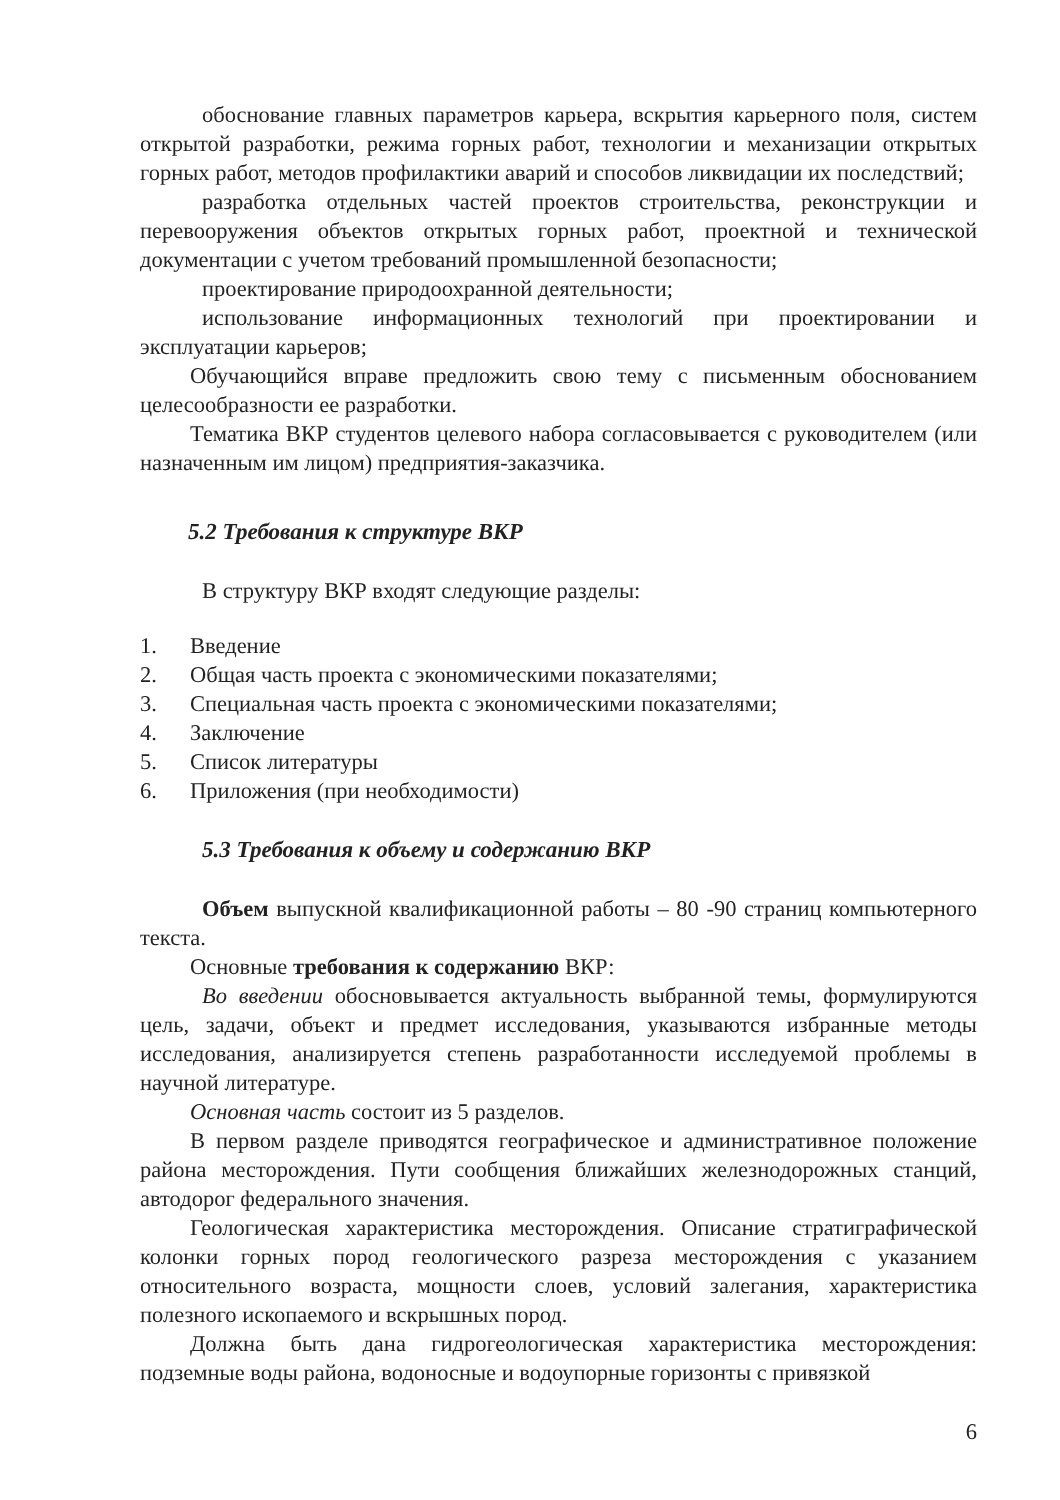обоснование главных параметров карьера, вскрытия карьерного поля, систем открытой разработки, режима горных работ, технологии и механизации открытых горных работ, методов профилактики аварий и способов ликвидации их последствий;
разработка отдельных частей проектов строительства, реконструкции и перевооружения объектов открытых горных работ, проектной и технической документации с учетом требований промышленной безопасности;
проектирование природоохранной деятельности;
использование информационных технологий при проектировании и эксплуатации карьеров;
Обучающийся вправе предложить свою тему с письменным обоснованием целесообразности ее разработки.
Тематика ВКР студентов целевого набора согласовывается с руководителем (или назначенным им лицом) предприятия-заказчика.
5.2 Требования к структуре ВКР
В структуру ВКР входят следующие разделы:
1. Введение
2. Общая часть проекта с экономическими показателями;
3. Специальная часть проекта с экономическими показателями;
4. Заключение
5. Список литературы
6. Приложения (при необходимости)
5.3 Требования к объему и содержанию ВКР
Объем выпускной квалификационной работы – 80 -90 страниц компьютерного текста.
Основные требования к содержанию ВКР:
Во введении обосновывается актуальность выбранной темы, формулируются цель, задачи, объект и предмет исследования, указываются избранные методы исследования, анализируется степень разработанности исследуемой проблемы в научной литературе.
Основная часть состоит из 5 разделов.
В первом разделе приводятся географическое и административное положение района месторождения. Пути сообщения ближайших железнодорожных станций, автодорог федерального значения.
Геологическая характеристика месторождения. Описание стратиграфической колонки горных пород геологического разреза месторождения с указанием относительного возраста, мощности слоев, условий залегания, характеристика полезного ископаемого и вскрышных пород.
Должна быть дана гидрогеологическая характеристика месторождения: подземные воды района, водоносные и водоупорные горизонты с привязкой
6